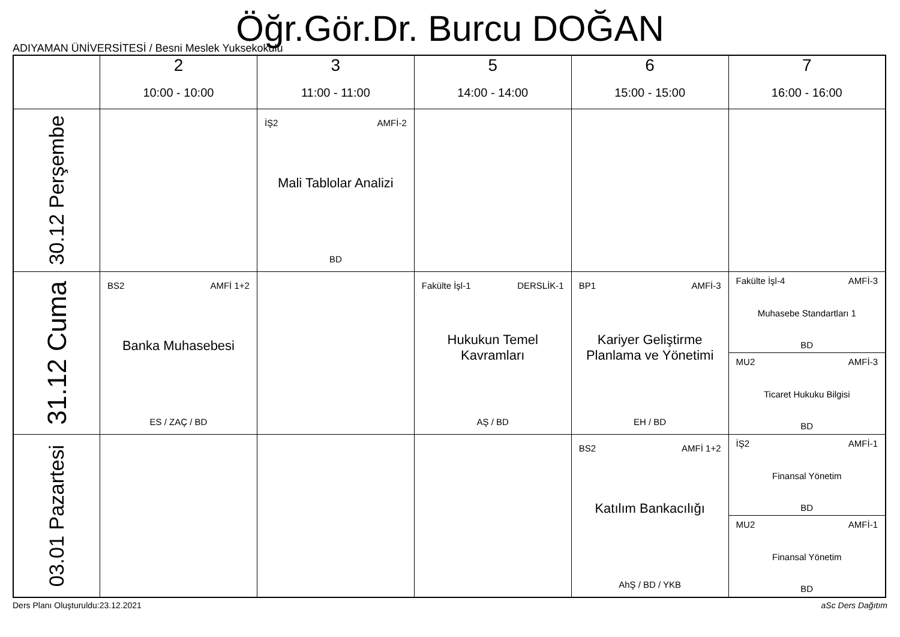Öğr.Gör.Dr. Burcu DOĞAN
ADIYAMAN ÜNİVERSİTESİ / Besni Meslek Yuksekokulu
| | 2 10:00 - 10:00 | 3 11:00 - 11:00 | 5 14:00 - 14:00 | 6 15:00 - 15:00 | 7 16:00 - 16:00 |
| --- | --- | --- | --- | --- | --- |
| 30.12 Perşembe | | İŞ2 AMFİ-2 Mali Tablolar Analizi BD | | | |
| 31.12 Cuma | BS2 AMFİ 1+2 Banka Muhasebesi ES / ZAÇ / BD | | Fakülte İşl-1 DERSLİK-1 Hukukun Temel Kavramları AŞ / BD | BP1 AMFİ-3 Kariyer Geliştirme Planlama ve Yönetimi EH / BD | Fakülte İşl-4 AMFİ-3 Muhasebe Standartları 1 BD MU2 AMFİ-3 Ticaret Hukuku Bilgisi BD |
| 03.01 Pazartesi | | | | BS2 AMFİ 1+2 Katılım Bankacılığı AhŞ / BD / YKB | İŞ2 AMFİ-1 Finansal Yönetim BD MU2 AMFİ-1 Finansal Yönetim BD |
Ders Planı Oluşturuldu:23.12.2021 aSc Ders Dağıtım